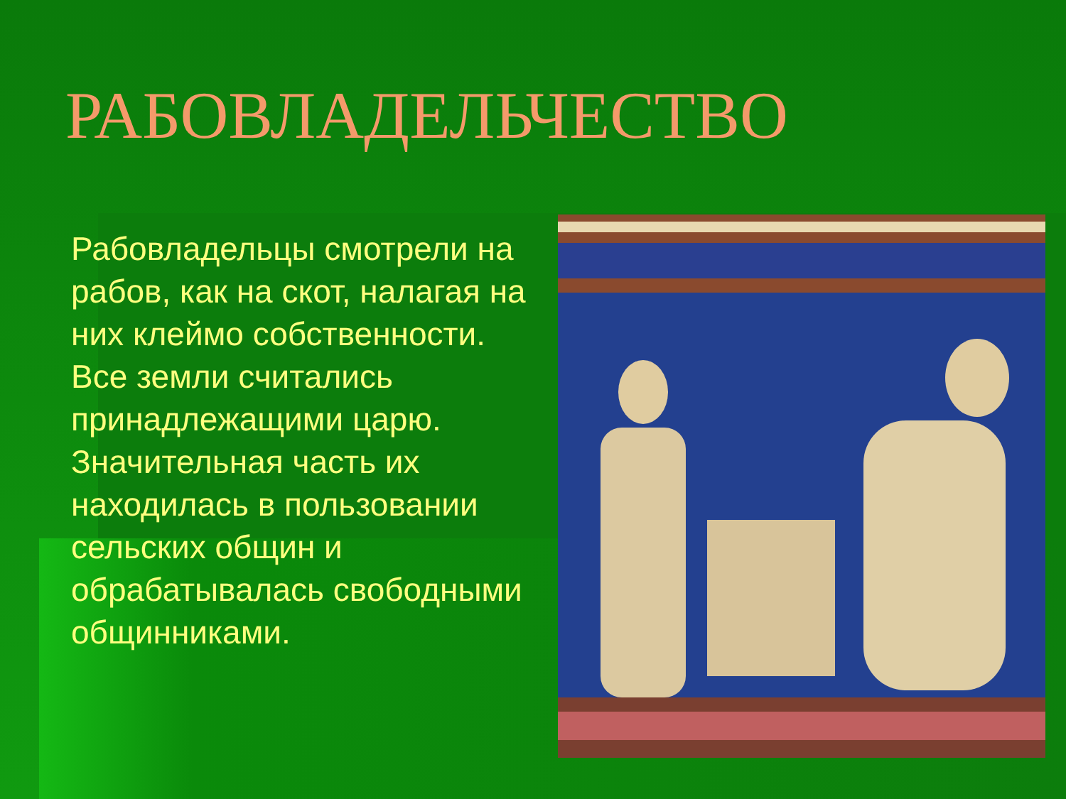РАБОВЛАДЕЛЬЧЕСТВО
Рабовладельцы смотрели на рабов, как на скот, налагая на них клеймо собственности. Все земли считались принадлежащими царю. Значительная часть их находилась в пользовании сельских общин и обрабатывалась свободными общинниками.